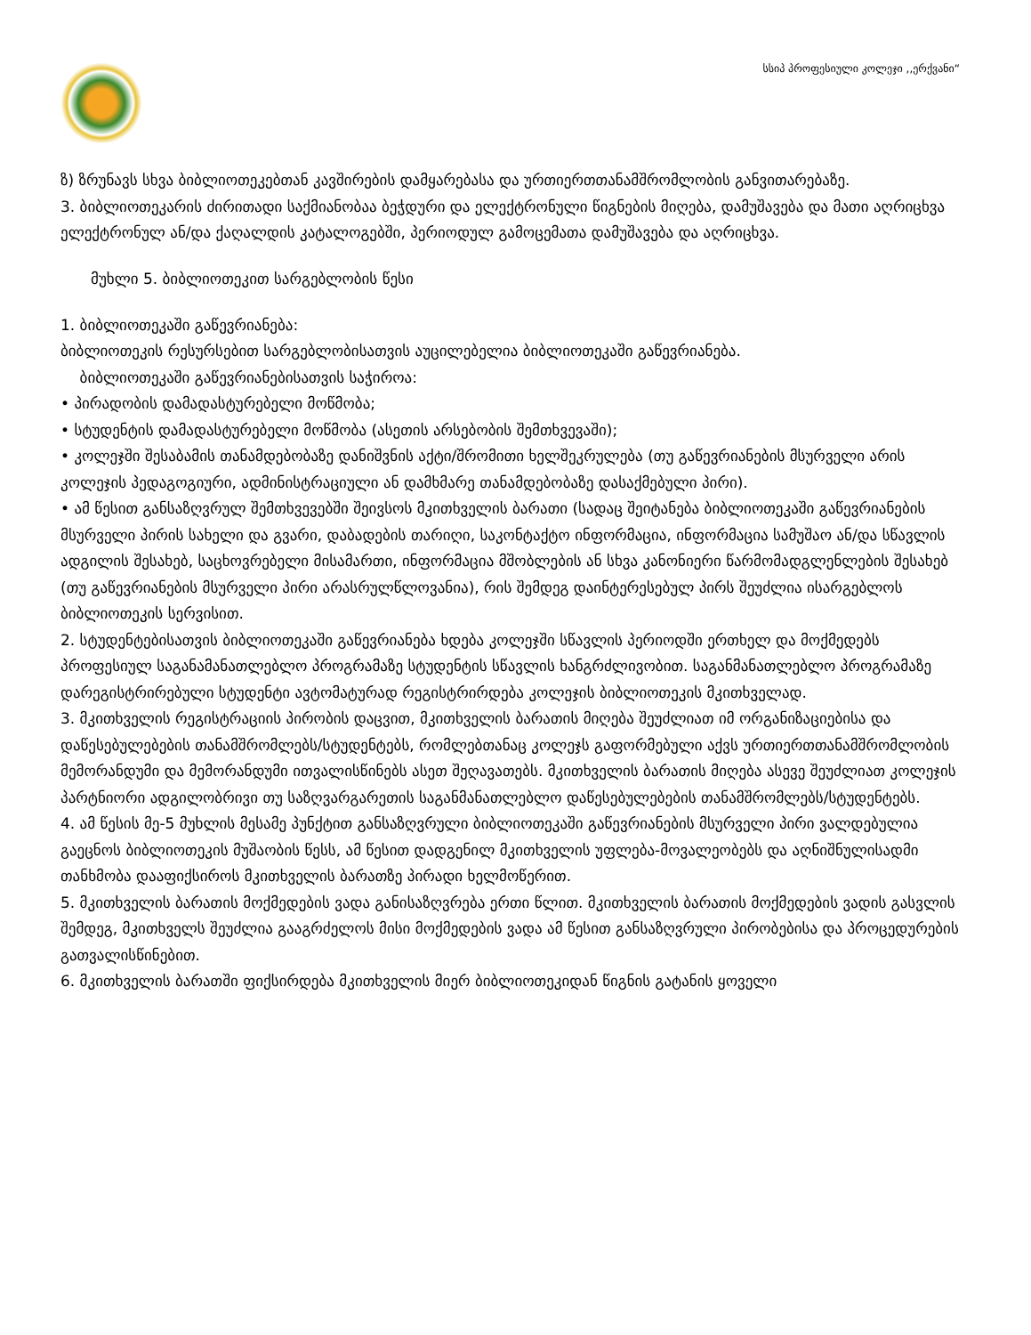სსიპ პროფესიული კოლეჯი ,,ერქვანი“
ზ) ზრუნავს სხვა ბიბლიოთეკებთან კავშირების დამყარებასა და ურთიერთთანამშრომლობის განვითარებაზე.
3. ბიბლიოთეკარის ძირითადი საქმიანობაა ბეჭდური და ელექტრონული წიგნების მიღება, დამუშავება და მათი აღრიცხვა ელექტრონულ ან/და ქაღალდის კატალოგებში, პერიოდულ გამოცემათა დამუშავება და აღრიცხვა.
მუხლი 5. ბიბლიოთეკით სარგებლობის წესი
1. ბიბლიოთეკაში გაწევრიანება:
ბიბლიოთეკის რესურსებით სარგებლობისათვის აუცილებელია ბიბლიოთეკაში გაწევრიანება.
ბიბლიოთეკაში გაწევრიანებისათვის საჭიროა:
• პირადობის დამადასტურებელი მოწმობა;
• სტუდენტის დამადასტურებელი მოწმობა (ასეთის არსებობის შემთხვევაში);
• კოლეჯში შესაბამის თანამდებობაზე დანიშვნის აქტი/შრომითი ხელშეკრულება (თუ გაწევრიანების მსურველი არის კოლეჯის პედაგოგიური, ადმინისტრაციული ან დამხმარე თანამდებობაზე დასაქმებული პირი).
• ამ წესით განსაზღვრულ შემთხვევებში შეივსოს მკითხველის ბარათი (სადაც შეიტანება ბიბლიოთეკაში გაწევრიანების მსურველი პირის სახელი და გვარი, დაბადების თარიღი, საკონტაქტო ინფორმაცია, ინფორმაცია სამუშაო ან/და სწავლის ადგილის შესახებ, საცხოვრებელი მისამართი, ინფორმაცია მშობლების ან სხვა კანონიერი წარმომადგლენლების შესახებ (თუ გაწევრიანების მსურველი პირი არასრულწლოვანია), რის შემდეგ დაინტერესებულ პირს შეუძლია ისარგებლოს ბიბლიოთეკის სერვისით.
2. სტუდენტებისათვის ბიბლიოთეკაში გაწევრიანება ხდება კოლეჯში სწავლის პერიოდში ერთხელ და მოქმედებს პროფესიულ საგანამანათლებლო პროგრამაზე სტუდენტის სწავლის ხანგრძლივობით. საგანმანათლებლო პროგრამაზე დარეგისტრირებული სტუდენტი ავტომატურად რეგისტრირდება კოლეჯის ბიბლიოთეკის მკითხველად.
3. მკითხველის რეგისტრაციის პირობის დაცვით, მკითხველის ბარათის მიღება შეუძლიათ იმ ორგანიზაციებისა და დაწესებულებების თანამშრომლებს/სტუდენტებს, რომლებთანაც კოლეჯს გაფორმებული აქვს ურთიერთთანამშრომლობის მემორანდუმი და მემორანდუმი ითვალისწინებს ასეთ შეღავათებს. მკითხველის ბარათის მიღება ასევე შეუძლიათ კოლეჯის პარტნიორი ადგილობრივი თუ საზღვარგარეთის საგანმანათლებლო დაწესებულებების თანამშრომლებს/სტუდენტებს.
4. ამ წესის მე-5 მუხლის მესამე პუნქტით განსაზღვრული ბიბლიოთეკაში გაწევრიანების მსურველი პირი ვალდებულია გაეცნოს ბიბლიოთეკის მუშაობის წესს, ამ წესით დადგენილ მკითხველის უფლება-მოვალეობებს და აღნიშნულისადმი თანხმობა დააფიქსიროს მკითხველის ბარათზე პირადი ხელმოწერით.
5. მკითხველის ბარათის მოქმედების ვადა განისაზღვრება ერთი წლით. მკითხველის ბარათის მოქმედების ვადის გასვლის შემდეგ, მკითხველს შეუძლია გააგრძელოს მისი მოქმედების ვადა ამ წესით განსაზღვრული პირობებისა და პროცედურების გათვალისწინებით.
6. მკითხველის ბარათში ფიქსირდება მკითხველის მიერ ბიბლიოთეკიდან წიგნის გატანის ყოველი